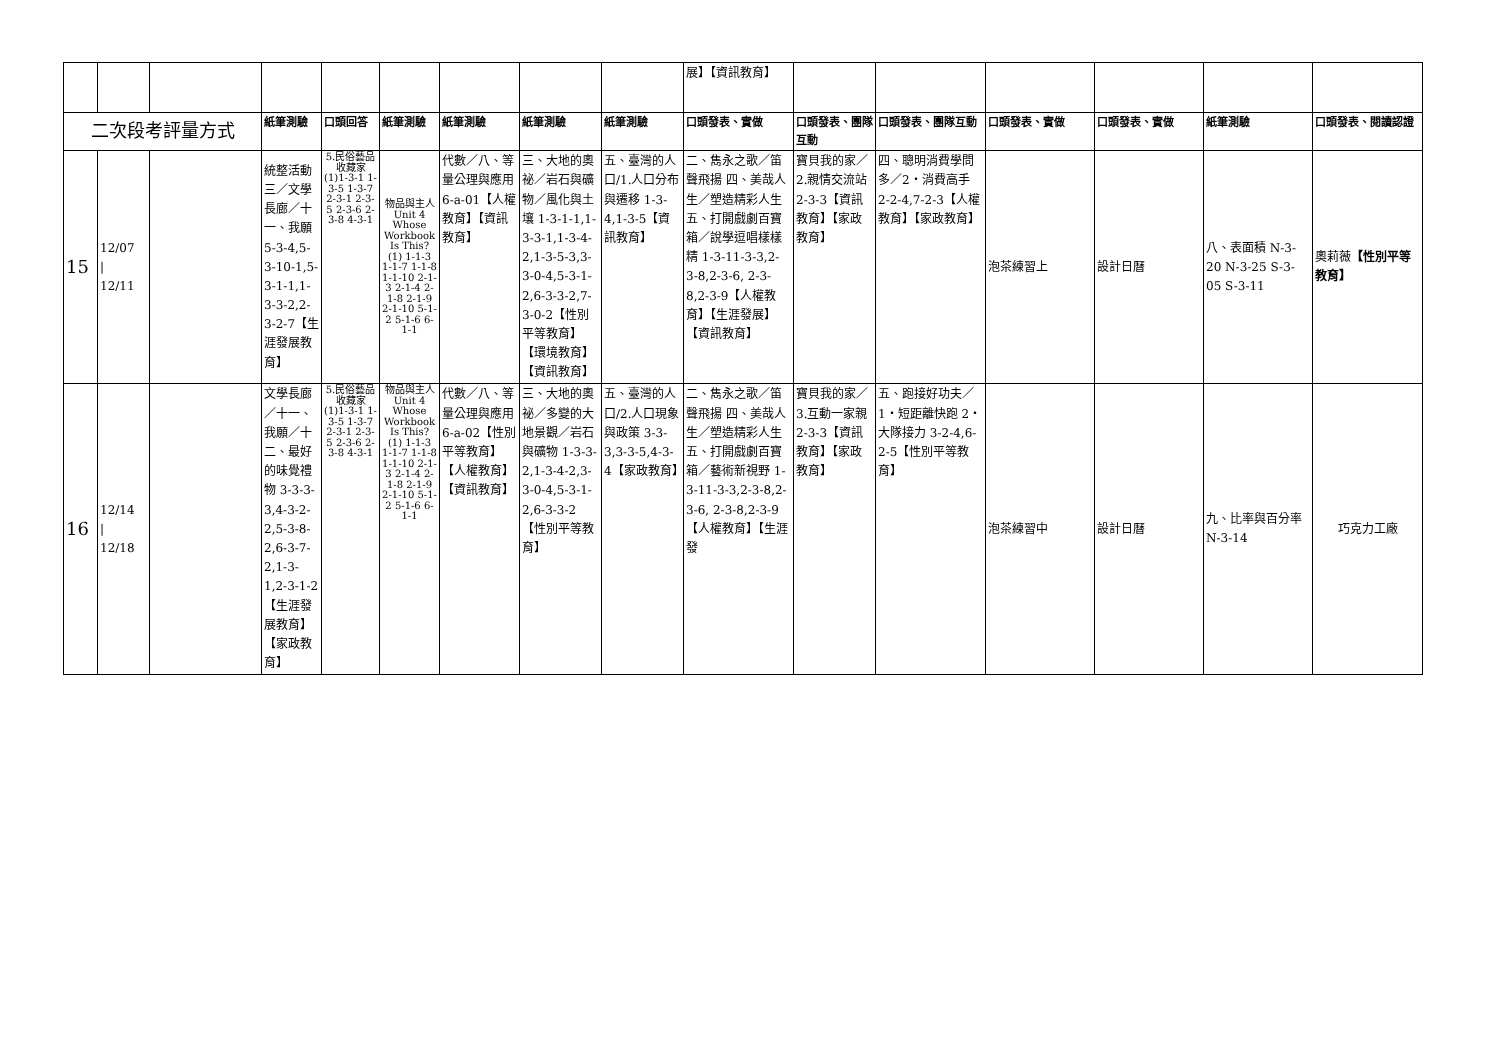| | | | | | | | | | 展】【資訊教育】 | | | | | | |
| 二次段考評量方式 | | | 紙筆測驗 | 口頭回答 | 紙筆測驗 | 紙筆測驗 | 紙筆測驗 | 紙筆測驗 | 口頭發表、實做 | 口頭發表、團隊互動 | 口頭發表、團隊互動 | 口頭發表、實做 | 口頭發表、實做 | 紙筆測驗 | 口頭發表、閱讀認證 |
| 15 | 12/07 / 12/11 | | 統整活動三／文學長廊／十一、我願 5-3-4,5-3-10-1,5-3-1-1,1-3-3-2,2-3-2-7【生涯發展教育】 | 5.民俗藝品收藏家 (1)1-3-1 1-3-5 1-3-7 2-3-1 2-3-5 2-3-6 2-3-8 4-3-1 | 物品與主人 Unit 4 Whose Workbook Is This? (1) 1-1-3 1-1-7 1-1-8 1-1-10 2-1-3 2-1-4 2-1-8 2-1-9 2-1-10 5-1-2 5-1-6 6-1-1 | 代數／八、等量公理與應用 6-a-01【人權教育】【資訊教育】 | 三、大地的奧祕／岩石與礦物／風化與土壤 1-3-1-1,1-3-3-1,1-3-4-2,1-3-5-3,3-3-0-4,5-3-1-2,6-3-3-2,7-3-0-2【性別平等教育】【環境教育】【資訊教育】 | 五、臺灣的人口/1.人口分布與遷移 1-3-4,1-3-5【資訊教育】 | 二、雋永之歌／笛聲飛揚 四、美哉人生／塑造精彩人生 五、打開戲劇百寶箱／說學逗唱樣樣精 1-3-11-3-3,2-3-8,2-3-6, 2-3-8,2-3-9【人權教育】【生涯發展】【資訊教育】 | 寶貝我的家／2.親情交流站 2-3-3【資訊教育】【家政教育】 | 四、聰明消費學問多／2‧消費高手 2-2-4,7-2-3【人權教育】【家政教育】 | 泡茶練習上 | 設計日曆 | 八、表面積 N-3-20 N-3-25 S-3-05 S-3-11 | 奧莉薇 【性別平等教育】 |
| 16 | 12/14 / 12/18 | | 文學長廊／十一、我願／十二、最好的味覺禮物 3-3-3-3,4-3-2-2,5-3-8-2,6-3-7-2,1-3-1,2-3-1-2【生涯發展教育】【家政教育】 | 5.民俗藝品收藏家 (1)1-3-1 1-3-5 1-3-7 2-3-1 2-3-5 2-3-6 2-3-8 4-3-1 | 物品與主人 Unit 4 Whose Workbook Is This? (1) 1-1-3 1-1-7 1-1-8 1-1-10 2-1-3 2-1-4 2-1-8 2-1-9 2-1-10 5-1-2 5-1-6 6-1-1 | 代數／八、等量公理與應用 6-a-02【性別平等教育】【人權教育】【資訊教育】 | 三、大地的奧祕／多變的大地景觀／岩石與礦物 1-3-3-2,1-3-4-2,3-3-0-4,5-3-1-2,6-3-3-2【性別平等教育】 | 五、臺灣的人口/2.人口現象與政策 3-3-3,3-3-5,4-3-4【家政教育】 | 二、雋永之歌／笛聲飛揚 四、美哉人生／塑造精彩人生 五、打開戲劇百寶箱／藝術新視野 1-3-11-3-3,2-3-8,2-3-6, 2-3-8,2-3-9【人權教育】【生涯發 | 寶貝我的家／3.互動一家親 2-3-3【資訊教育】【家政教育】 | 五、跑接好功夫／1‧短距離快跑 2‧大隊接力 3-2-4,6-2-5【性別平等教育】 | 泡茶練習中 | 設計日曆 | 九、比率與百分率 N-3-14 | 巧克力工廠 |